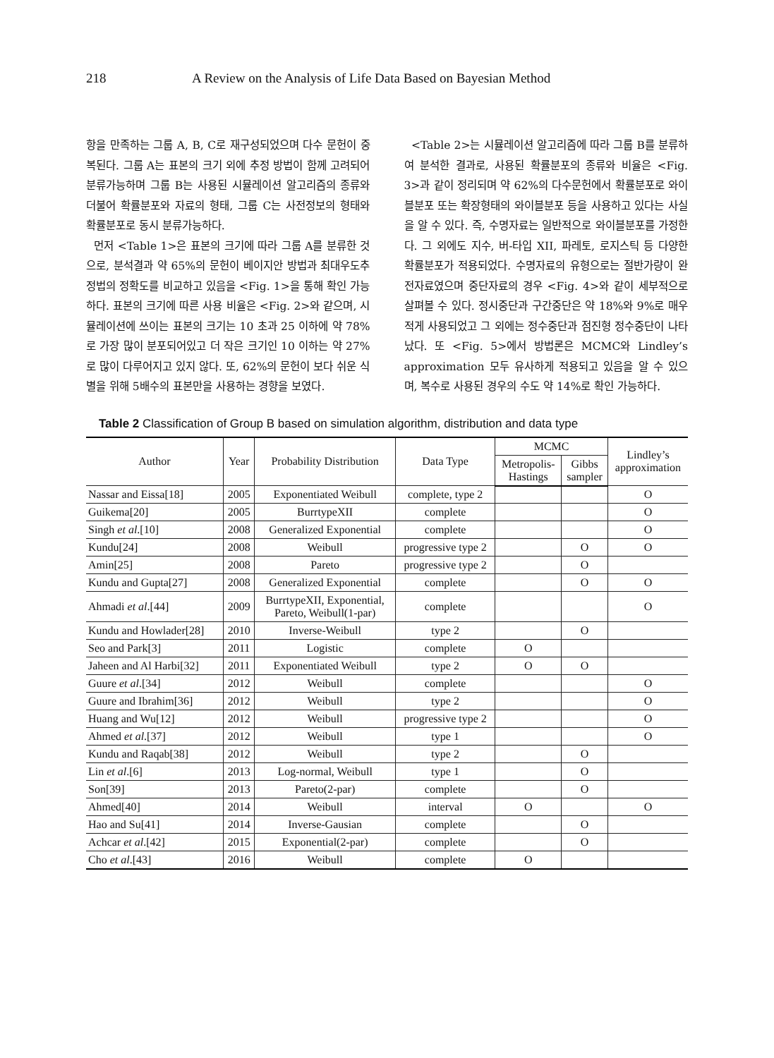218 A Review on the Analysis of Life Data Based on Bayesian Method
항을 만족하는 그룹 A, B, C로 재구성되었으며 다수 문헌이 중복된다. 그룹 A는 표본의 크기 외에 추정 방법이 함께 고려되어 분류가능하며 그룹 B는 사용된 시뮬레이션 알고리즘의 종류와 더불어 확률분포와 자료의 형태, 그룹 C는 사전정보의 형태와 확률분포로 동시 분류가능하다.
먼저 <Table 1>은 표본의 크기에 따라 그룹 A를 분류한 것으로, 분석결과 약 65%의 문헌이 베이지안 방법과 최대우도추정법의 정확도를 비교하고 있음을 <Fig. 1>을 통해 확인 가능하다. 표본의 크기에 따른 사용 비율은 <Fig. 2>와 같으며, 시뮬레이션에 쓰이는 표본의 크기는 10 초과 25 이하에 약 78%로 가장 많이 분포되어있고 더 작은 크기인 10 이하는 약 27%로 많이 다루어지고 있지 않다. 또, 62%의 문헌이 보다 쉬운 식별을 위해 5배수의 표본만을 사용하는 경향을 보였다.
<Table 2>는 시뮬레이션 알고리즘에 따라 그룹 B를 분류하여 분석한 결과로, 사용된 확률분포의 종류와 비율은 <Fig. 3>과 같이 정리되며 약 62%의 다수문헌에서 확률분포로 와이블분포 또는 확장형태의 와이블분포 등을 사용하고 있다는 사실을 알 수 있다. 즉, 수명자료는 일반적으로 와이블분포를 가정한다. 그 외에도 지수, 버-타입 XII, 파레토, 로지스틱 등 다양한 확률분포가 적용되었다. 수명자료의 유형으로는 절반가량이 완전자료였으며 중단자료의 경우 <Fig. 4>와 같이 세부적으로 살펴볼 수 있다. 정시중단과 구간중단은 약 18%와 9%로 매우 적게 사용되었고 그 외에는 정수중단과 점진형 정수중단이 나타났다. 또 <Fig. 5>에서 방법론은 MCMC와 Lindley’s approximation 모두 유사하게 적용되고 있음을 알 수 있으며, 복수로 사용된 경우의 수도 약 14%로 확인 가능하다.
Table 2 Classification of Group B based on simulation algorithm, distribution and data type
| Author | Year | Probability Distribution | Data Type | MCMC | | Lindley’s approximation |
| --- | --- | --- | --- | --- | --- | --- |
| | | | | Metropolis- Hastings | Gibbs sampler | |
| Nassar and Eissa[18] | 2005 | Exponentiated Weibull | complete, type 2 | | | O |
| Guikema[20] | 2005 | BurrtypeXII | complete | | | O |
| Singh et al .[10] | 2008 | Generalized Exponential | complete | | | O |
| Kundu[24] | 2008 | Weibull | progressive type 2 | | O | O |
| Amin[25] | 2008 | Pareto | progressive type 2 | | O | |
| Kundu and Gupta[27] | 2008 | Generalized Exponential | complete | | O | O |
| Ahmadi et al .[44] | 2009 | BurrtypeXII, Exponential, Pareto, Weibull(1-par) | complete | | | O |
| Kundu and Howlader[28] | 2010 | Inverse-Weibull | type 2 | | O | |
| Seo and Park[3] | 2011 | Logistic | complete | O | | |
| Jaheen and Al Harbi[32] | 2011 | Exponentiated Weibull | type 2 | O | O | |
| Guure et al .[34] | 2012 | Weibull | complete | | | O |
| Guure and Ibrahim[36] | 2012 | Weibull | type 2 | | | O |
| Huang and Wu[12] | 2012 | Weibull | progressive type 2 | | | O |
| Ahmed et al .[37] | 2012 | Weibull | type 1 | | | O |
| Kundu and Raqab[38] | 2012 | Weibull | type 2 | | O | |
| Lin et al .[6] | 2013 | Log-normal, Weibull | type 1 | | O | |
| Son[39] | 2013 | Pareto(2-par) | complete | | O | |
| Ahmed[40] | 2014 | Weibull | interval | O | | O |
| Hao and Su[41] | 2014 | Inverse-Gausian | complete | | O | |
| Achcar et al .[42] | 2015 | Exponential(2-par) | complete | | O | |
| Cho et al .[43] | 2016 | Weibull | complete | O | | |